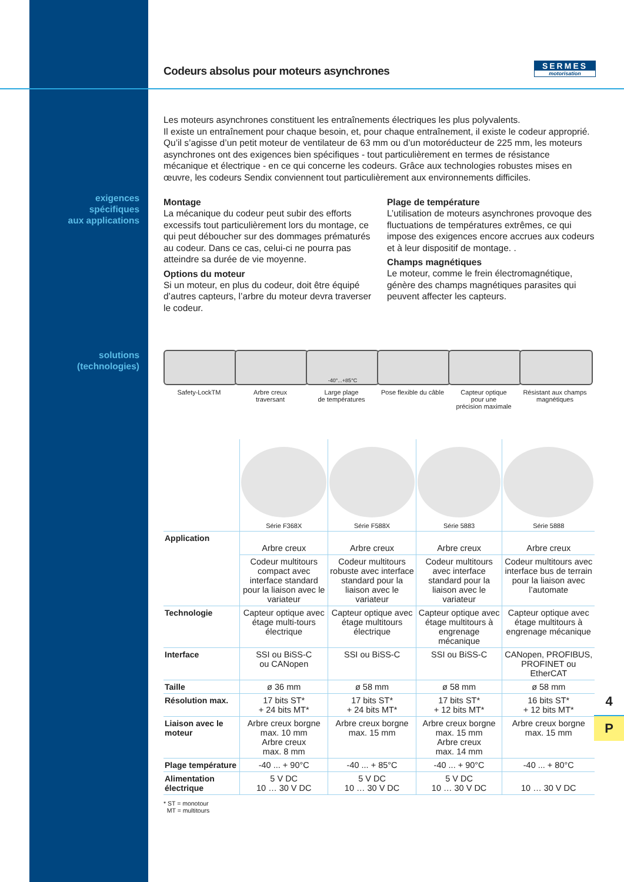SERMES
motorisation
exigences
spécifiques
aux applications
solutions
(technologies)
Codeurs absolus pour moteurs asynchrones
Les moteurs asynchrones constituent les entraînements électriques les plus polyvalents.
Il existe un entraînement pour chaque besoin, et, pour chaque entraînement, il existe le codeur approprié. Qu’il s’agisse d’un petit moteur de ventilateur de 63 mm ou d’un motoréducteur de 225 mm, les moteurs asynchrones ont des exigences bien spécifiques - tout particulièrement en termes de résistance mécanique et électrique - en ce qui concerne les codeurs. Grâce aux technologies robustes mises en œuvre, les codeurs Sendix conviennent tout particulièrement aux environnements difficiles.
Montage
La mécanique du codeur peut subir des efforts excessifs tout particulièrement lors du montage, ce qui peut déboucher sur des dommages prématurés au codeur. Dans ce cas, celui-ci ne pourra pas atteindre sa durée de vie moyenne.
Options du moteur
Si un moteur, en plus du codeur, doit être équipé d’autres capteurs, l’arbre du moteur devra traverser le codeur.
Plage de température
L’utilisation de moteurs asynchrones provoque des fluctuations de températures extrêmes, ce qui impose des exigences encore accrues aux codeurs et à leur dispositif de montage. .
Champs magnétiques
Le moteur, comme le frein électromagnétique, génère des champs magnétiques parasites qui peuvent affecter les capteurs.
Safety-LockTM Arbre creux
traversant
-40°...+85°C
Large plage
de températures
Pose flexible du câble
Capteur optique
pour une
précision maximale
Résistant aux champs
magnétiques
| | Série F368X | Série F588X | Série 5883 | Série 5888 |
| --- | --- | --- | --- | --- |
| Application | Arbre creux | Arbre creux | Arbre creux | Arbre creux |
| | Codeur multitours compact avec interface standard pour la liaison avec le variateur | Codeur multitours robuste avec interface standard pour la liaison avec le variateur | Codeur multitours avec interface standard pour la liaison avec le variateur | Codeur multitours avec interface bus de terrain pour la liaison avec l’automate |
| Technologie | Capteur optique avec étage multi-tours électrique | Capteur optique avec étage multitours électrique | Capteur optique avec étage multitours à engrenage mécanique | Capteur optique avec étage multitours à engrenage mécanique |
| Interface | SSI ou BiSS-C ou CANopen | SSI ou BiSS-C | SSI ou BiSS-C | CANopen, PROFIBUS, PROFINET ou EtherCAT |
| Taille | ø 36 mm | ø 58 mm | ø 58 mm | ø 58 mm |
| Résolution max. | 17 bits ST* + 24 bits MT* | 17 bits ST* + 24 bits MT* | 17 bits ST* + 12 bits MT* | 16 bits ST* + 12 bits MT* |
| Liaison avec le moteur | Arbre creux borgne max. 10 mm Arbre creux max. 8 mm | Arbre creux borgne max. 15 mm | Arbre creux borgne max. 15 mm Arbre creux max. 14 mm | Arbre creux borgne max. 15 mm |
| Plage température | -40 ... + 90°C | -40 ... + 85°C | -40 ... + 90°C | -40 ... + 80°C |
| Alimentation électrique | 5 V DC 10 … 30 V DC | 5 V DC 10 … 30 V DC | 5 V DC 10 … 30 V DC | 10 … 30 V DC |
* ST = monotour
MT = multitours
4
P